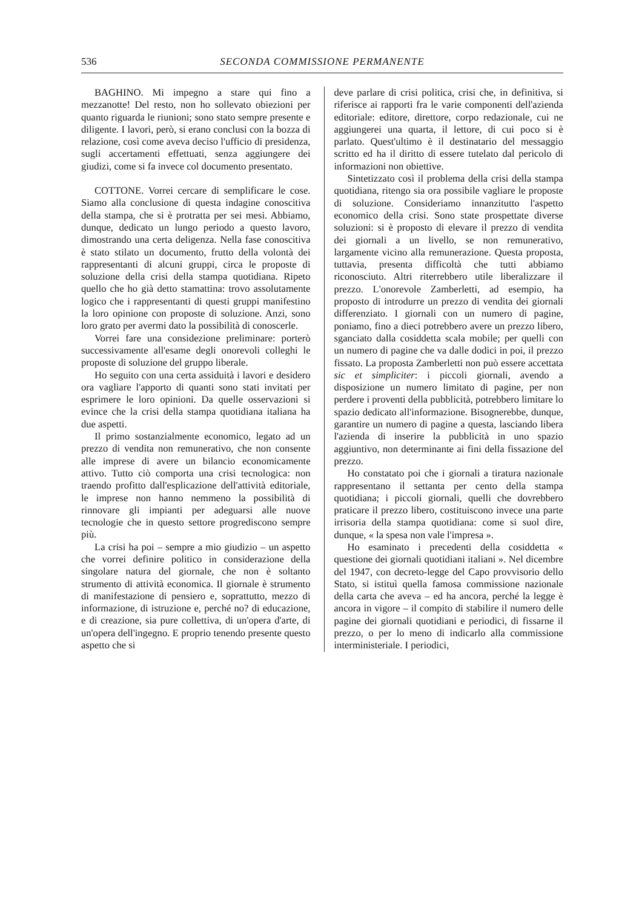536 SECONDA COMMISSIONE PERMANENTE
BAGHINO. Mi impegno a stare qui fino a mezzanotte! Del resto, non ho sollevato obiezioni per quanto riguarda le riunioni; sono stato sempre presente e diligente. I lavori, però, si erano conclusi con la bozza di relazione, così come aveva deciso l'ufficio di presidenza, sugli accertamenti effettuati, senza aggiungere dei giudizi, come si fa invece col documento presentato.
COTTONE. Vorrei cercare di semplificare le cose. Siamo alla conclusione di questa indagine conoscitiva della stampa, che si è protratta per sei mesi. Abbiamo, dunque, dedicato un lungo periodo a questo lavoro, dimostrando una certa deligenza. Nella fase conoscitiva è stato stilato un documento, frutto della volontà dei rappresentanti di alcuni gruppi, circa le proposte di soluzione della crisi della stampa quotidiana. Ripeto quello che ho già detto stamattina: trovo assolutamente logico che i rappresentanti di questi gruppi manifestino la loro opinione con proposte di soluzione. Anzi, sono loro grato per avermi dato la possibilità di conoscerle.
Vorrei fare una considezione preliminare: porterò successivamente all'esame degli onorevoli colleghi le proposte di soluzione del gruppo liberale.
Ho seguito con una certa assiduità i lavori e desidero ora vagliare l'apporto di quanti sono stati invitati per esprimere le loro opinioni. Da quelle osservazioni si evince che la crisi della stampa quotidiana italiana ha due aspetti.
Il primo sostanzialmente economico, legato ad un prezzo di vendita non remunerativo, che non consente alle imprese di avere un bilancio economicamente attivo. Tutto ciò comporta una crisi tecnologica: non traendo profitto dall'esplicazione dell'attività editoriale, le imprese non hanno nemmeno la possibilità di rinnovare gli impianti per adeguarsi alle nuove tecnologie che in questo settore progrediscono sempre più.
La crisi ha poi – sempre a mio giudizio – un aspetto che vorrei definire politico in considerazione della singolare natura del giornale, che non è soltanto strumento di attività economica. Il giornale è strumento di manifestazione di pensiero e, soprattutto, mezzo di informazione, di istruzione e, perché no? di educazione, e di creazione, sia pure collettiva, di un'opera d'arte, di un'opera dell'ingegno. E proprio tenendo presente questo aspetto che si
deve parlare di crisi politica, crisi che, in definitiva, si riferisce ai rapporti fra le varie componenti dell'azienda editoriale: editore, direttore, corpo redazionale, cui ne aggiungerei una quarta, il lettore, di cui poco si è parlato. Quest'ultimo è il destinatario del messaggio scritto ed ha il diritto di essere tutelato dal pericolo di informazioni non obiettive.
Sintetizzato così il problema della crisi della stampa quotidiana, ritengo sia ora possibile vagliare le proposte di soluzione. Consideriamo innanzitutto l'aspetto economico della crisi. Sono state prospettate diverse soluzioni: si è proposto di elevare il prezzo di vendita dei giornali a un livello, se non remunerativo, largamente vicino alla remunerazione. Questa proposta, tuttavia, presenta difficoltà che tutti abbiamo riconosciuto. Altri riterrebbero utile liberalizzare il prezzo. L'onorevole Zamberletti, ad esempio, ha proposto di introdurre un prezzo di vendita dei giornali differenziato. I giornali con un numero di pagine, poniamo, fino a dieci potrebbero avere un prezzo libero, sganciato dalla cosiddetta scala mobile; per quelli con un numero di pagine che va dalle dodici in poi, il prezzo fissato. La proposta Zamberletti non può essere accettata sic et simpliciter: i piccoli giornali, avendo a disposizione un numero limitato di pagine, per non perdere i proventi della pubblicità, potrebbero limitare lo spazio dedicato all'informazione. Bisognerebbe, dunque, garantire un numero di pagine a questa, lasciando libera l'azienda di inserire la pubblicità in uno spazio aggiuntivo, non determinante ai fini della fissazione del prezzo.
Ho constatato poi che i giornali a tiratura nazionale rappresentano il settanta per cento della stampa quotidiana; i piccoli giornali, quelli che dovrebbero praticare il prezzo libero, costituiscono invece una parte irrisoria della stampa quotidiana: come si suol dire, dunque, « la spesa non vale l'impresa ».
Ho esaminato i precedenti della cosiddetta « questione dei giornali quotidiani italiani ». Nel dicembre del 1947, con decreto-legge del Capo provvisorio dello Stato, si istituì quella famosa commissione nazionale della carta che aveva – ed ha ancora, perché la legge è ancora in vigore – il compito di stabilire il numero delle pagine dei giornali quotidiani e periodici, di fissarne il prezzo, o per lo meno di indicarlo alla commissione interministeriale. I periodici,